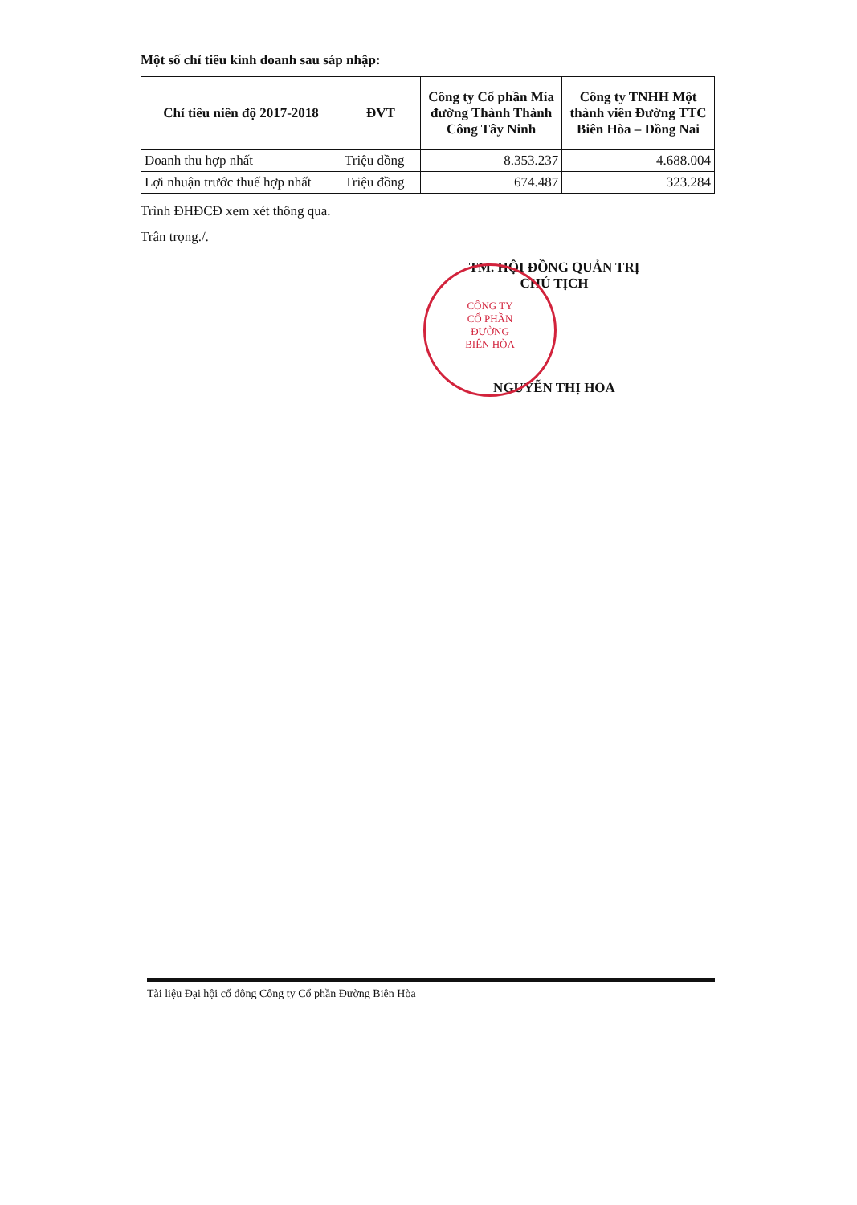CÔNG TY
CỔ PHẦN
ĐƯỜNG
BIÊN HÒA
Một số chỉ tiêu kinh doanh sau sáp nhập:
| Chỉ tiêu niên độ 2017-2018 | ĐVT | Công ty Cổ phần Mía đường Thành Thành Công Tây Ninh | Công ty TNHH Một thành viên Đường TTC Biên Hòa – Đồng Nai |
| --- | --- | --- | --- |
| Doanh thu hợp nhất | Triệu đồng | 8.353.237 | 4.688.004 |
| Lợi nhuận trước thuế hợp nhất | Triệu đồng | 674.487 | 323.284 |
Trình ĐHĐCĐ xem xét thông qua.
Trân trọng./.
TM. HỘI ĐỒNG QUẢN TRỊ
CHỦ TỊCH
NGUYỄN THỊ HOA
Tài liệu Đại hội cổ đông Công ty Cổ phần Đường Biên Hòa